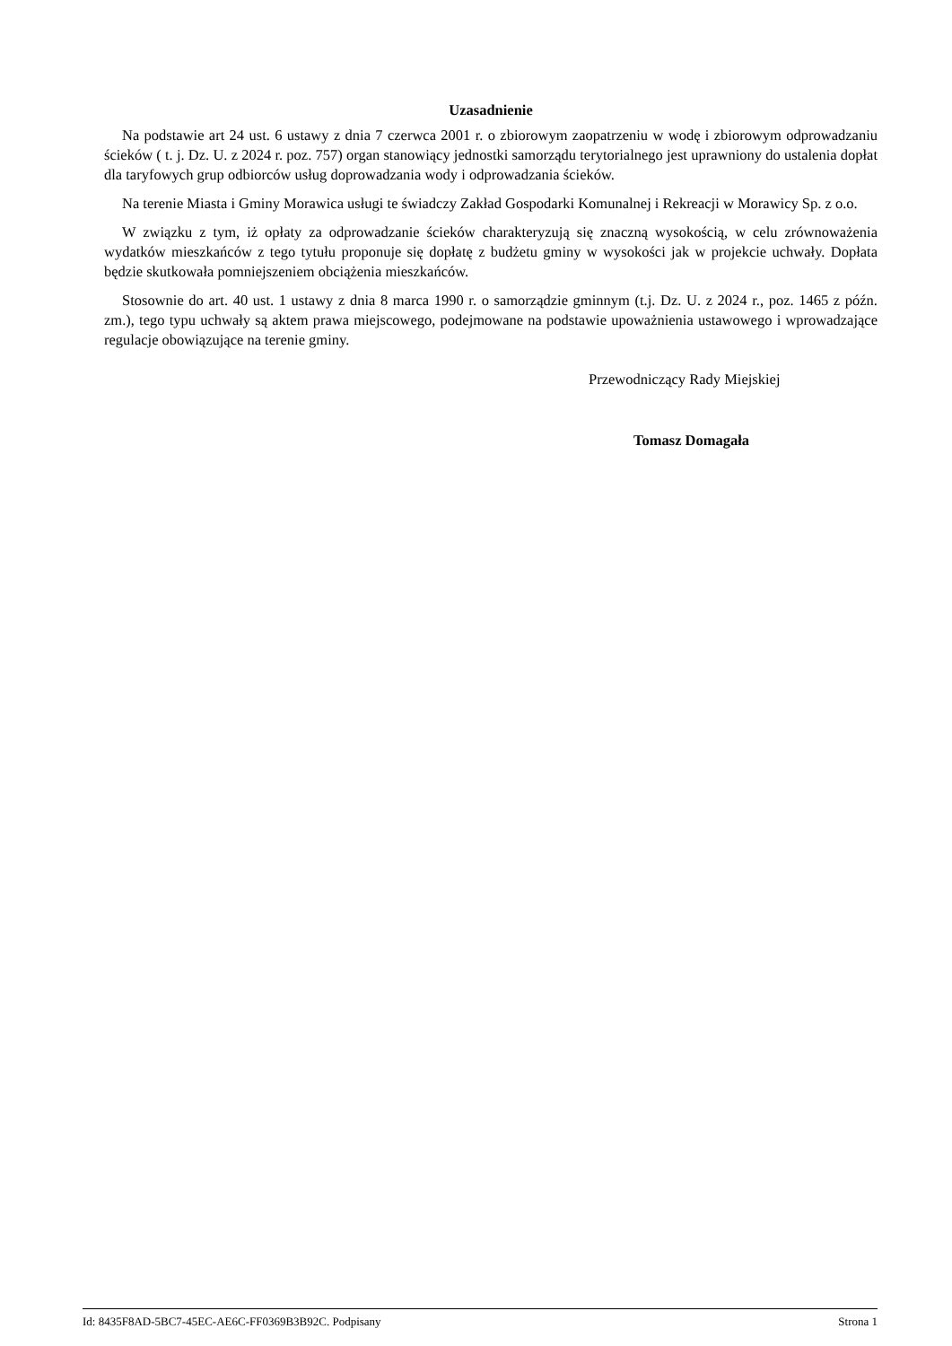Uzasadnienie
Na podstawie art 24 ust. 6 ustawy z dnia 7 czerwca 2001 r. o zbiorowym zaopatrzeniu w wodę i zbiorowym odprowadzaniu ścieków ( t. j. Dz. U. z 2024 r. poz. 757) organ stanowiący jednostki samorządu terytorialnego jest uprawniony do ustalenia dopłat dla taryfowych grup odbiorców usług doprowadzania wody i odprowadzania ścieków.
Na terenie Miasta i Gminy Morawica usługi te świadczy Zakład Gospodarki Komunalnej i Rekreacji w Morawicy Sp. z o.o.
W związku z tym, iż opłaty za odprowadzanie ścieków charakteryzują się znaczną wysokością, w celu zrównoważenia wydatków mieszkańców z tego tytułu proponuje się dopłatę z budżetu gminy w wysokości jak w projekcie uchwały. Dopłata będzie skutkowała pomniejszeniem obciążenia mieszkańców.
Stosownie do art. 40 ust. 1 ustawy z dnia 8 marca 1990 r. o samorządzie gminnym (t.j. Dz. U. z 2024 r., poz. 1465 z późn. zm.), tego typu uchwały są aktem prawa miejscowego, podejmowane na podstawie upoważnienia ustawowego i wprowadzające regulacje obowiązujące na terenie gminy.
Przewodniczący Rady Miejskiej
Tomasz Domagała
Id: 8435F8AD-5BC7-45EC-AE6C-FF0369B3B92C. Podpisany Strona 1